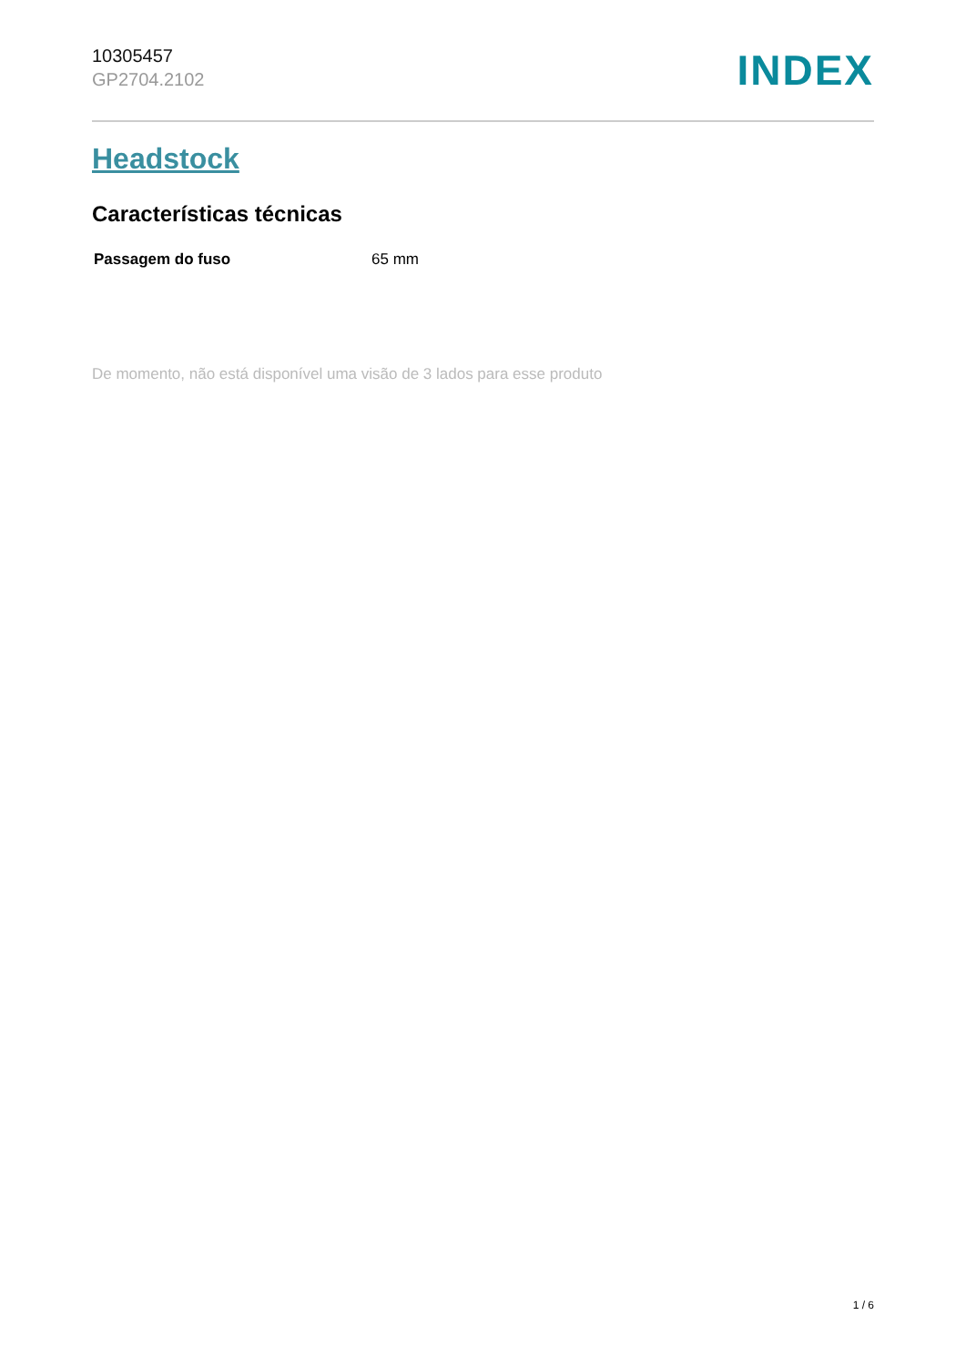10305457
GP2704.2102
INDEX
Headstock
Características técnicas
| Passagem do fuso | 65 mm |
De momento, não está disponível uma visão de 3 lados para esse produto
1 / 6